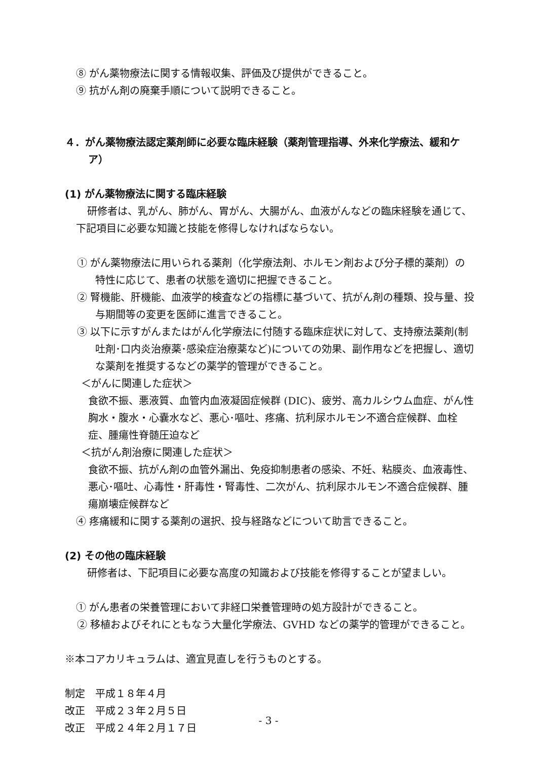⑧ がん薬物療法に関する情報収集、評価及び提供ができること。
⑨ 抗がん剤の廃棄手順について説明できること。
４．がん薬物療法認定薬剤師に必要な臨床経験（薬剤管理指導、外来化学療法、緩和ケア）
(1) がん薬物療法に関する臨床経験
研修者は、乳がん、肺がん、胃がん、大腸がん、血液がんなどの臨床経験を通じて、下記項目に必要な知識と技能を修得しなければならない。
① がん薬物療法に用いられる薬剤（化学療法剤、ホルモン剤および分子標的薬剤）の特性に応じて、患者の状態を適切に把握できること。
② 腎機能、肝機能、血液学的検査などの指標に基づいて、抗がん剤の種類、投与量、投与期間等の変更を医師に進言できること。
③ 以下に示すがんまたはがん化学療法に付随する臨床症状に対して、支持療法薬剤(制吐剤･口内炎治療薬･感染症治療薬など)についての効果、副作用などを把握し、適切な薬剤を推奨するなどの薬学的管理ができること。
＜がんに関連した症状＞
食欲不振、悪液質、血管内血液凝固症候群 (DIC)、疲労、高カルシウム血症、がん性胸水・腹水・心嚢水など、悪心･嘔吐、疼痛、抗利尿ホルモン不適合症候群、血栓症、腫瘍性脊髄圧迫など
＜抗がん剤治療に関連した症状＞
食欲不振、抗がん剤の血管外漏出、免疫抑制患者の感染、不妊、粘膜炎、血液毒性、悪心･嘔吐、心毒性・肝毒性・腎毒性、二次がん、抗利尿ホルモン不適合症候群、腫瘍崩壊症候群など
④ 疼痛緩和に関する薬剤の選択、投与経路などについて助言できること。
(2) その他の臨床経験
研修者は、下記項目に必要な高度の知識および技能を修得することが望ましい。
① がん患者の栄養管理において非経口栄養管理時の処方設計ができること。
② 移植およびそれにともなう大量化学療法、GVHD などの薬学的管理ができること。
※本コアカリキュラムは、適宜見直しを行うものとする。
制定　平成１８年４月
改正　平成２３年２月５日
改正　平成２４年２月１７日
- 3 -